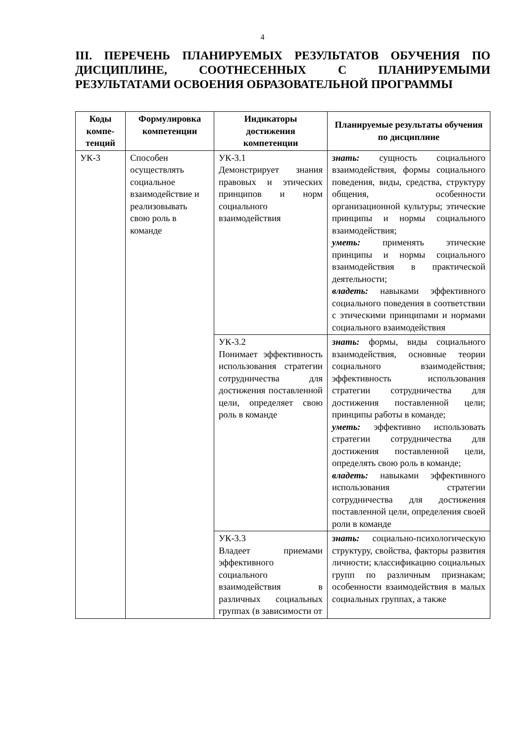4
III. ПЕРЕЧЕНЬ ПЛАНИРУЕМЫХ РЕЗУЛЬТАТОВ ОБУЧЕНИЯ ПО ДИСЦИПЛИНЕ, СООТНЕСЕННЫХ С ПЛАНИРУЕМЫМИ РЕЗУЛЬТАТАМИ ОСВОЕНИЯ ОБРАЗОВАТЕЛЬНОЙ ПРОГРАММЫ
| Коды компе-тенций | Формулировка компетенции | Индикаторы достижения компетенции | Планируемые результаты обучения по дисциплине |
| --- | --- | --- | --- |
| УК-3 | Способен осуществлять социальное взаимодействие и реализовывать свою роль в команде | УК-3.1 Демонстрирует знания правовых и этических принципов и норм социального взаимодействия | знать: сущность социального взаимодействия, формы социального поведения, виды, средства, структуру общения, особенности организационной культуры; этические принципы и нормы социального взаимодействия; уметь: применять этические принципы и нормы социального взаимодействия в практической деятельности; владеть: навыками эффективного социального поведения в соответствии с этическими принципами и нормами социального взаимодействия |
| | | УК-3.2 Понимает эффективность использования стратегии сотрудничества для достижения поставленной цели, определяет свою роль в команде | знать: формы, виды социального взаимодействия, основные теории социального взаимодействия; эффективность использования стратегии сотрудничества для достижения поставленной цели; принципы работы в команде; уметь: эффективно использовать стратегии сотрудничества для достижения поставленной цели, определять свою роль в команде; владеть: навыками эффективного использования стратегии сотрудничества для достижения поставленной цели, определения своей роли в команде |
| | | УК-3.3 Владеет приемами эффективного социального взаимодействия в различных социальных группах (в зависимости от | знать: социально-психологическую структуру, свойства, факторы развития личности; классификацию социальных групп по различным признакам; особенности взаимодействия в малых социальных группах, а также |